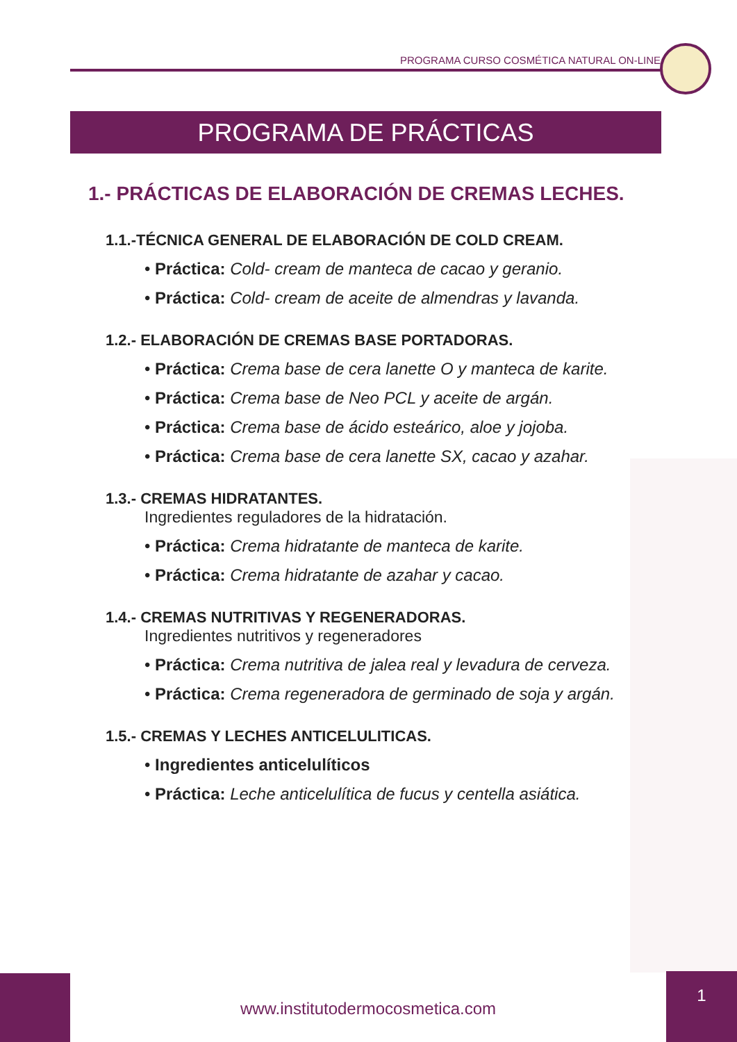PROGRAMA CURSO COSMÉTICA NATURAL ON-LINE
PROGRAMA DE PRÁCTICAS
1.- PRÁCTICAS DE ELABORACIÓN DE CREMAS LECHES.
1.1.-TÉCNICA GENERAL DE ELABORACIÓN DE COLD CREAM.
• Práctica: Cold- cream de manteca de cacao y geranio.
• Práctica: Cold- cream de aceite de almendras y lavanda.
1.2.- ELABORACIÓN DE CREMAS BASE PORTADORAS.
• Práctica: Crema base de cera lanette O y manteca de karite.
• Práctica: Crema base de Neo PCL y aceite de argán.
• Práctica: Crema base de ácido esteárico, aloe y jojoba.
• Práctica: Crema base de cera lanette SX, cacao y azahar.
1.3.- CREMAS HIDRATANTES.
Ingredientes reguladores de la hidratación.
• Práctica: Crema hidratante de manteca de karite.
• Práctica: Crema hidratante de azahar y cacao.
1.4.- CREMAS NUTRITIVAS Y REGENERADORAS.
Ingredientes nutritivos y regeneradores
• Práctica: Crema nutritiva de jalea real y levadura de cerveza.
• Práctica: Crema regeneradora de germinado de soja y argán.
1.5.- CREMAS Y LECHES ANTICELULITICAS.
• Ingredientes anticelulíticos
• Práctica: Leche anticelulítica de fucus y centella asiática.
www.institutodermocosmetica.com
1